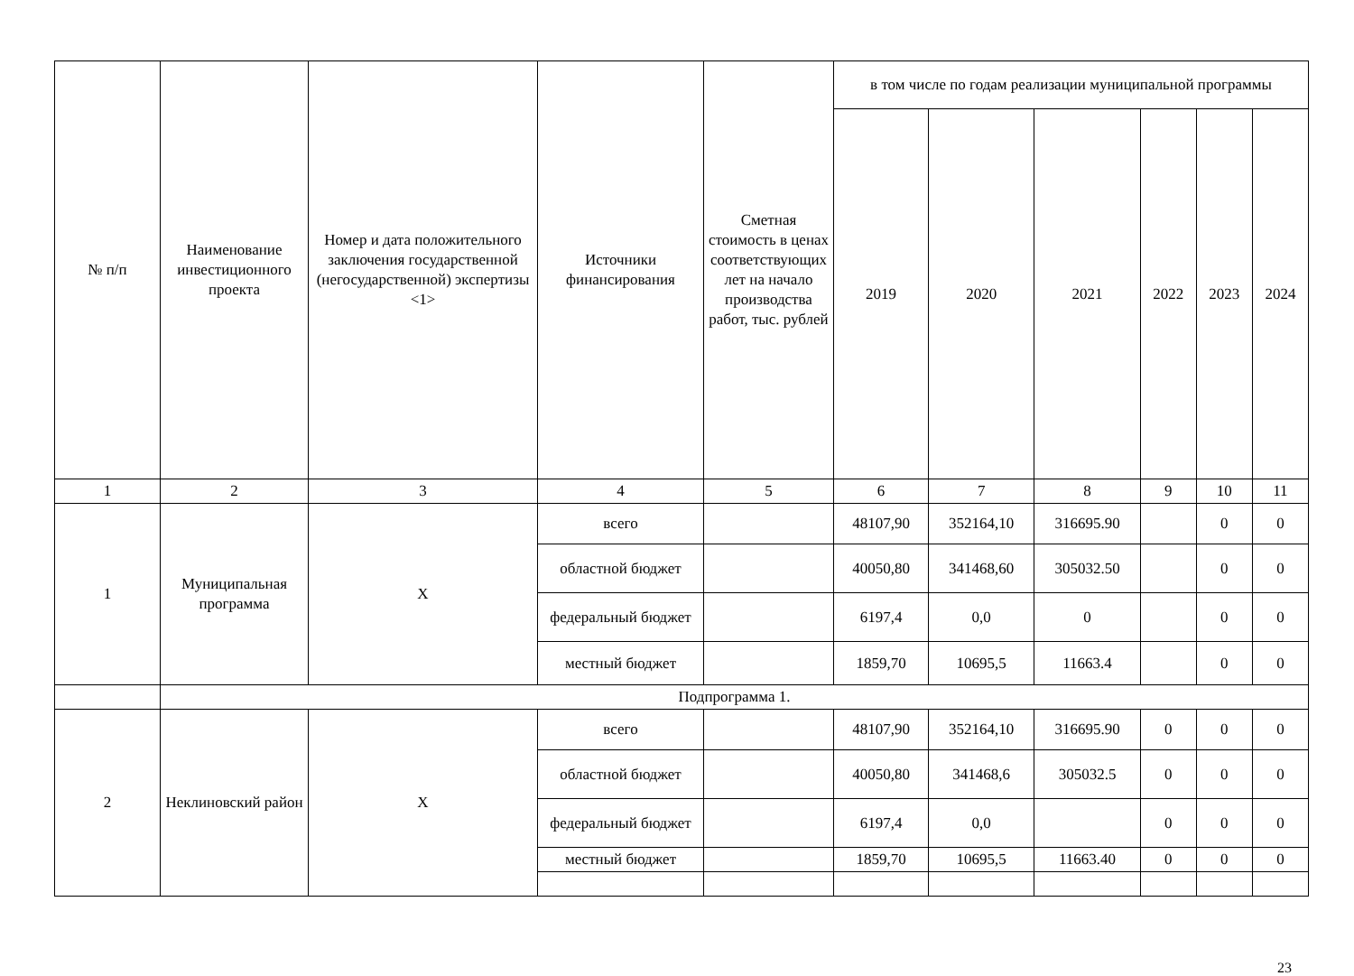| № п/п | Наименование инвестиционного проекта | Номер и дата положительного заключения государственной (негосударственной) экспертизы <1> | Источники финансирования | Сметная стоимость в ценах соответствующих лет на начало производства работ, тыс. рублей | в том числе по годам реализации муниципальной программы | | | | | |
| --- | --- | --- | --- | --- | --- | --- | --- | --- | --- | --- |
| | | | | | 2019 | 2020 | 2021 | 2022 | 2023 | 2024 |
| 1 | 2 | 3 | 4 | 5 | 6 | 7 | 8 | 9 | 10 | 11 |
| 1 | Муниципальная программа | X | всего | | 48107,90 | 352164,10 | 316695.90 | | 0 | 0 |
| | | | областной бюджет | | 40050,80 | 341468,60 | 305032.50 | | 0 | 0 |
| | | | федеральный бюджет | | 6197,4 | 0,0 | 0 | | 0 | 0 |
| | | | местный бюджет | | 1859,70 | 10695,5 | 11663.4 | | 0 | 0 |
| | Подпрограмма 1. | | | | | | | | | |
| 2 | Неклиновский район | X | всего | | 48107,90 | 352164,10 | 316695.90 | 0 | 0 | 0 |
| | | | областной бюджет | | 40050,80 | 341468,6 | 305032.5 | 0 | 0 | 0 |
| | | | федеральный бюджет | | 6197,4 | 0,0 | | 0 | 0 | 0 |
| | | | местный бюджет | | 1859,70 | 10695,5 | 11663.40 | 0 | 0 | 0 |
23